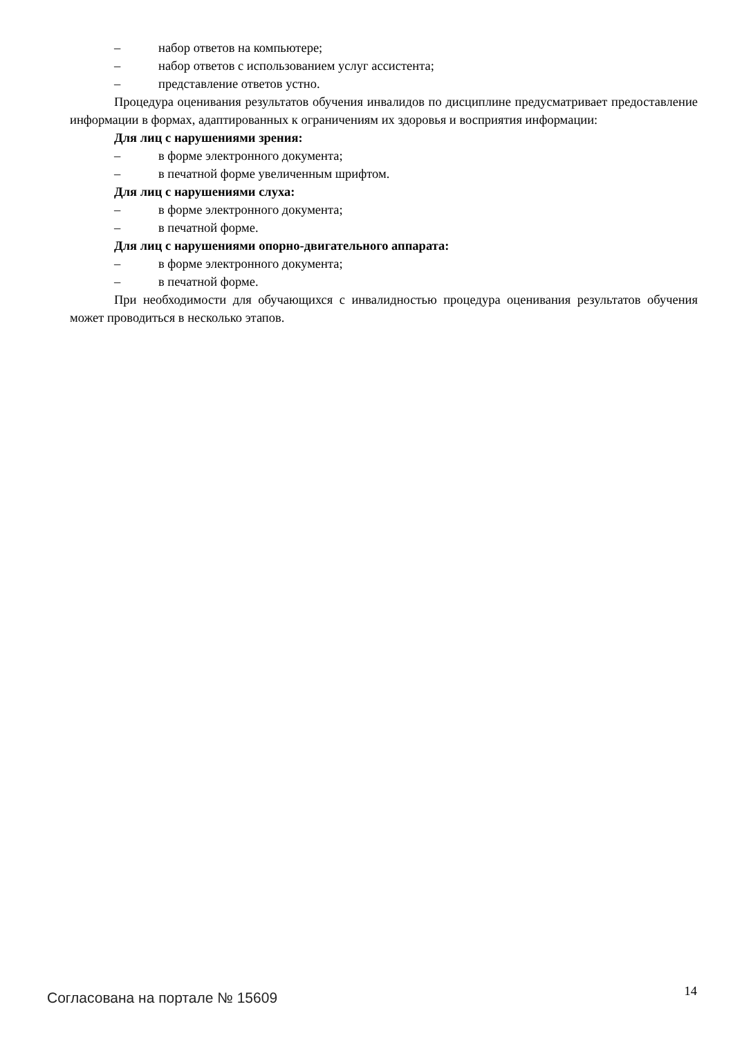– набор ответов на компьютере;
– набор ответов с использованием услуг ассистента;
– представление ответов устно.
Процедура оценивания результатов обучения инвалидов по дисциплине предусматривает предоставление информации в формах, адаптированных к ограничениям их здоровья и восприятия информации:
Для лиц с нарушениями зрения:
– в форме электронного документа;
– в печатной форме увеличенным шрифтом.
Для лиц с нарушениями слуха:
– в форме электронного документа;
– в печатной форме.
Для лиц с нарушениями опорно-двигательного аппарата:
– в форме электронного документа;
– в печатной форме.
При необходимости для обучающихся с инвалидностью процедура оценивания результатов обучения может проводиться в несколько этапов.
Согласована на портале № 15609 14